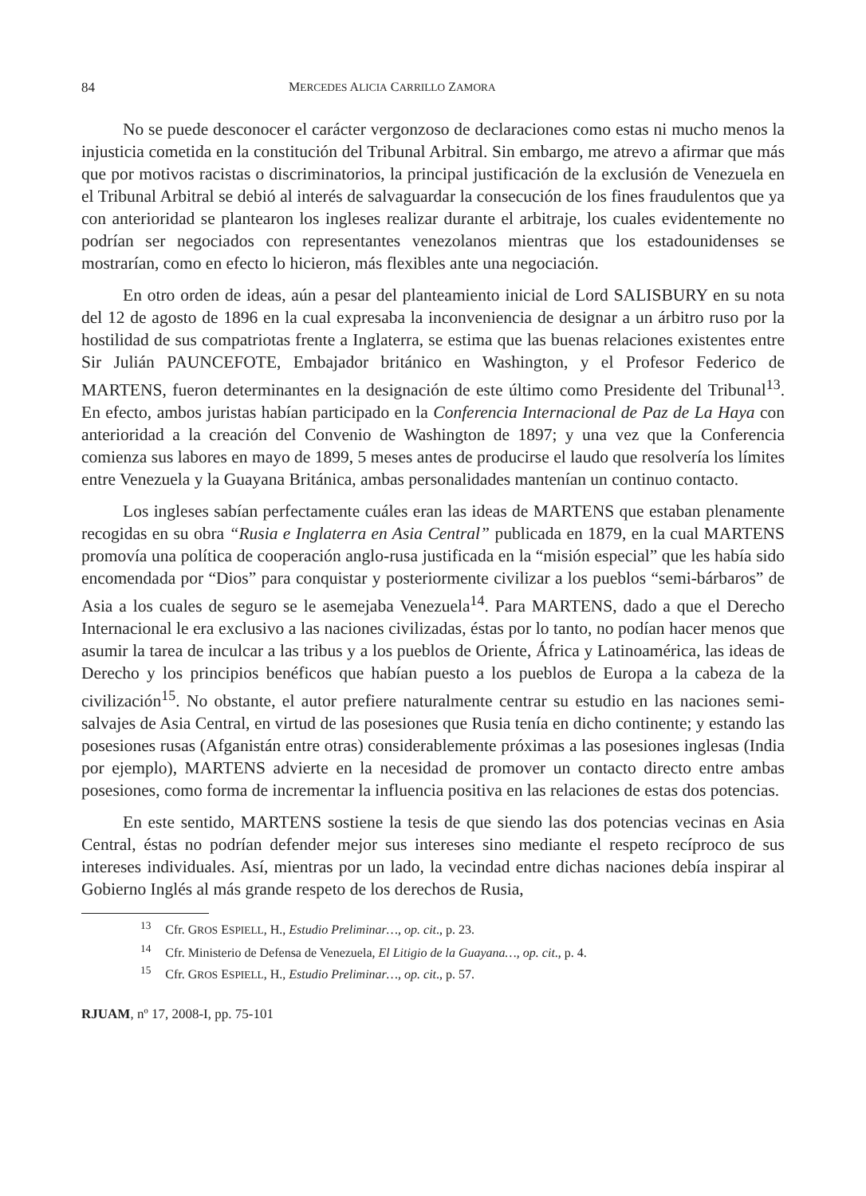84 MERCEDES ALICIA CARRILLO ZAMORA
No se puede desconocer el carácter vergonzoso de declaraciones como estas ni mucho menos la injusticia cometida en la constitución del Tribunal Arbitral. Sin embargo, me atrevo a afirmar que más que por motivos racistas o discriminatorios, la principal justificación de la exclusión de Venezuela en el Tribunal Arbitral se debió al interés de salvaguardar la consecución de los fines fraudulentos que ya con anterioridad se plantearon los ingleses realizar durante el arbitraje, los cuales evidentemente no podrían ser negociados con representantes venezolanos mientras que los estadounidenses se mostrarían, como en efecto lo hicieron, más flexibles ante una negociación.
En otro orden de ideas, aún a pesar del planteamiento inicial de Lord SALISBURY en su nota del 12 de agosto de 1896 en la cual expresaba la inconveniencia de designar a un árbitro ruso por la hostilidad de sus compatriotas frente a Inglaterra, se estima que las buenas relaciones existentes entre Sir Julián PAUNCEFOTE, Embajador británico en Washington, y el Profesor Federico de MARTENS, fueron determinantes en la designación de este último como Presidente del Tribunal<sup>13</sup>. En efecto, ambos juristas habían participado en la Conferencia Internacional de Paz de La Haya con anterioridad a la creación del Convenio de Washington de 1897; y una vez que la Conferencia comienza sus labores en mayo de 1899, 5 meses antes de producirse el laudo que resolvería los límites entre Venezuela y la Guayana Británica, ambas personalidades mantenían un continuo contacto.
Los ingleses sabían perfectamente cuáles eran las ideas de MARTENS que estaban plenamente recogidas en su obra “Rusia e Inglaterra en Asia Central” publicada en 1879, en la cual MARTENS promovía una política de cooperación anglo-rusa justificada en la “misión especial” que les había sido encomendada por “Dios” para conquistar y posteriormente civilizar a los pueblos “semi-bárbaros” de Asia a los cuales de seguro se le asemejaba Venezuela<sup>14</sup>. Para MARTENS, dado a que el Derecho Internacional le era exclusivo a las naciones civilizadas, éstas por lo tanto, no podían hacer menos que asumir la tarea de inculcar a las tribus y a los pueblos de Oriente, África y Latinoamérica, las ideas de Derecho y los principios benéficos que habían puesto a los pueblos de Europa a la cabeza de la civilización<sup>15</sup>. No obstante, el autor prefiere naturalmente centrar su estudio en las naciones semi-salvajes de Asia Central, en virtud de las posesiones que Rusia tenía en dicho continente; y estando las posesiones rusas (Afganistán entre otras) considerablemente próximas a las posesiones inglesas (India por ejemplo), MARTENS advierte en la necesidad de promover un contacto directo entre ambas posesiones, como forma de incrementar la influencia positiva en las relaciones de estas dos potencias.
En este sentido, MARTENS sostiene la tesis de que siendo las dos potencias vecinas en Asia Central, éstas no podrían defender mejor sus intereses sino mediante el respeto recíproco de sus intereses individuales. Así, mientras por un lado, la vecindad entre dichas naciones debía inspirar al Gobierno Inglés al más grande respeto de los derechos de Rusia,
<sup>13</sup> Cfr. GROS ESPIELL, H., Estudio Preliminar…, op. cit., p. 23.
<sup>14</sup> Cfr. Ministerio de Defensa de Venezuela, El Litigio de la Guayana…, op. cit., p. 4.
<sup>15</sup> Cfr. GROS ESPIELL, H., Estudio Preliminar…, op. cit., p. 57.
RJUAM, nº 17, 2008-I, pp. 75-101